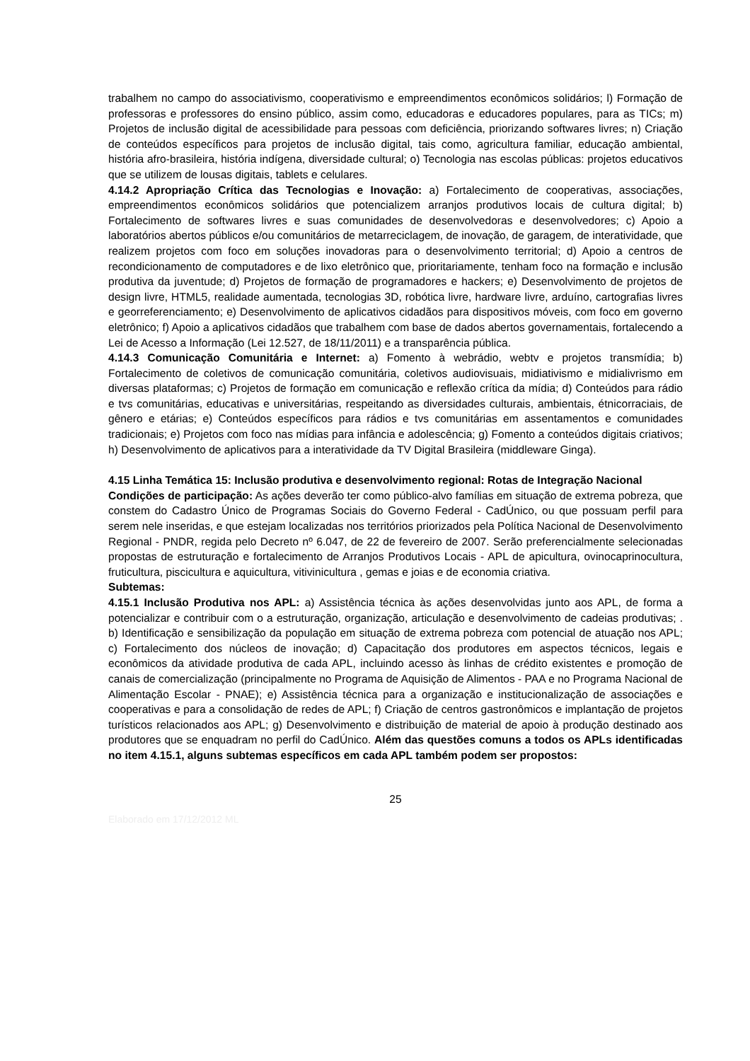trabalhem no campo do associativismo, cooperativismo e empreendimentos econômicos solidários; l) Formação de professoras e professores do ensino público, assim como, educadoras e educadores populares, para as TICs; m) Projetos de inclusão digital de acessibilidade para pessoas com deficiência, priorizando softwares livres; n) Criação de conteúdos específicos para projetos de inclusão digital, tais como, agricultura familiar, educação ambiental, história afro-brasileira, história indígena, diversidade cultural; o) Tecnologia nas escolas públicas: projetos educativos que se utilizem de lousas digitais, tablets e celulares.
4.14.2 Apropriação Crítica das Tecnologias e Inovação: a) Fortalecimento de cooperativas, associações, empreendimentos econômicos solidários que potencializem arranjos produtivos locais de cultura digital; b) Fortalecimento de softwares livres e suas comunidades de desenvolvedoras e desenvolvedores; c) Apoio a laboratórios abertos públicos e/ou comunitários de metarreciclagem, de inovação, de garagem, de interatividade, que realizem projetos com foco em soluções inovadoras para o desenvolvimento territorial; d) Apoio a centros de recondicionamento de computadores e de lixo eletrônico que, prioritariamente, tenham foco na formação e inclusão produtiva da juventude; d) Projetos de formação de programadores e hackers; e) Desenvolvimento de projetos de design livre, HTML5, realidade aumentada, tecnologias 3D, robótica livre, hardware livre, arduíno, cartografias livres e georreferenciamento; e) Desenvolvimento de aplicativos cidadãos para dispositivos móveis, com foco em governo eletrônico; f) Apoio a aplicativos cidadãos que trabalhem com base de dados abertos governamentais, fortalecendo a Lei de Acesso a Informação (Lei 12.527, de 18/11/2011) e a transparência pública.
4.14.3 Comunicação Comunitária e Internet: a) Fomento à webrádio, webtv e projetos transmídia; b) Fortalecimento de coletivos de comunicação comunitária, coletivos audiovisuais, midiativismo e midialivrismo em diversas plataformas; c) Projetos de formação em comunicação e reflexão crítica da mídia; d) Conteúdos para rádio e tvs comunitárias, educativas e universitárias, respeitando as diversidades culturais, ambientais, étnicorraciais, de gênero e etárias; e) Conteúdos específicos para rádios e tvs comunitárias em assentamentos e comunidades tradicionais; e) Projetos com foco nas mídias para infância e adolescência; g) Fomento a conteúdos digitais criativos; h) Desenvolvimento de aplicativos para a interatividade da TV Digital Brasileira (middleware Ginga).
4.15 Linha Temática 15: Inclusão produtiva e desenvolvimento regional: Rotas de Integração Nacional
Condições de participação: As ações deverão ter como público-alvo famílias em situação de extrema pobreza, que constem do Cadastro Único de Programas Sociais do Governo Federal - CadÚnico, ou que possuam perfil para serem nele inseridas, e que estejam localizadas nos territórios priorizados pela Política Nacional de Desenvolvimento Regional - PNDR, regida pelo Decreto nº 6.047, de 22 de fevereiro de 2007. Serão preferencialmente selecionadas propostas de estruturação e fortalecimento de Arranjos Produtivos Locais - APL de apicultura, ovinocaprinocultura, fruticultura, piscicultura e aquicultura, vitivinicultura , gemas e joias e de economia criativa.
Subtemas:
4.15.1 Inclusão Produtiva nos APL: a) Assistência técnica às ações desenvolvidas junto aos APL, de forma a potencializar e contribuir com o a estruturação, organização, articulação e desenvolvimento de cadeias produtivas; . b) Identificação e sensibilização da população em situação de extrema pobreza com potencial de atuação nos APL; c) Fortalecimento dos núcleos de inovação; d) Capacitação dos produtores em aspectos técnicos, legais e econômicos da atividade produtiva de cada APL, incluindo acesso às linhas de crédito existentes e promoção de canais de comercialização (principalmente no Programa de Aquisição de Alimentos - PAA e no Programa Nacional de Alimentação Escolar - PNAE); e) Assistência técnica para a organização e institucionalização de associações e cooperativas e para a consolidação de redes de APL; f) Criação de centros gastronômicos e implantação de projetos turísticos relacionados aos APL; g) Desenvolvimento e distribuição de material de apoio à produção destinado aos produtores que se enquadram no perfil do CadÚnico. Além das questões comuns a todos os APLs identificadas no item 4.15.1, alguns subtemas específicos em cada APL também podem ser propostos:
25
Elaborado em 17/12/2012 ML